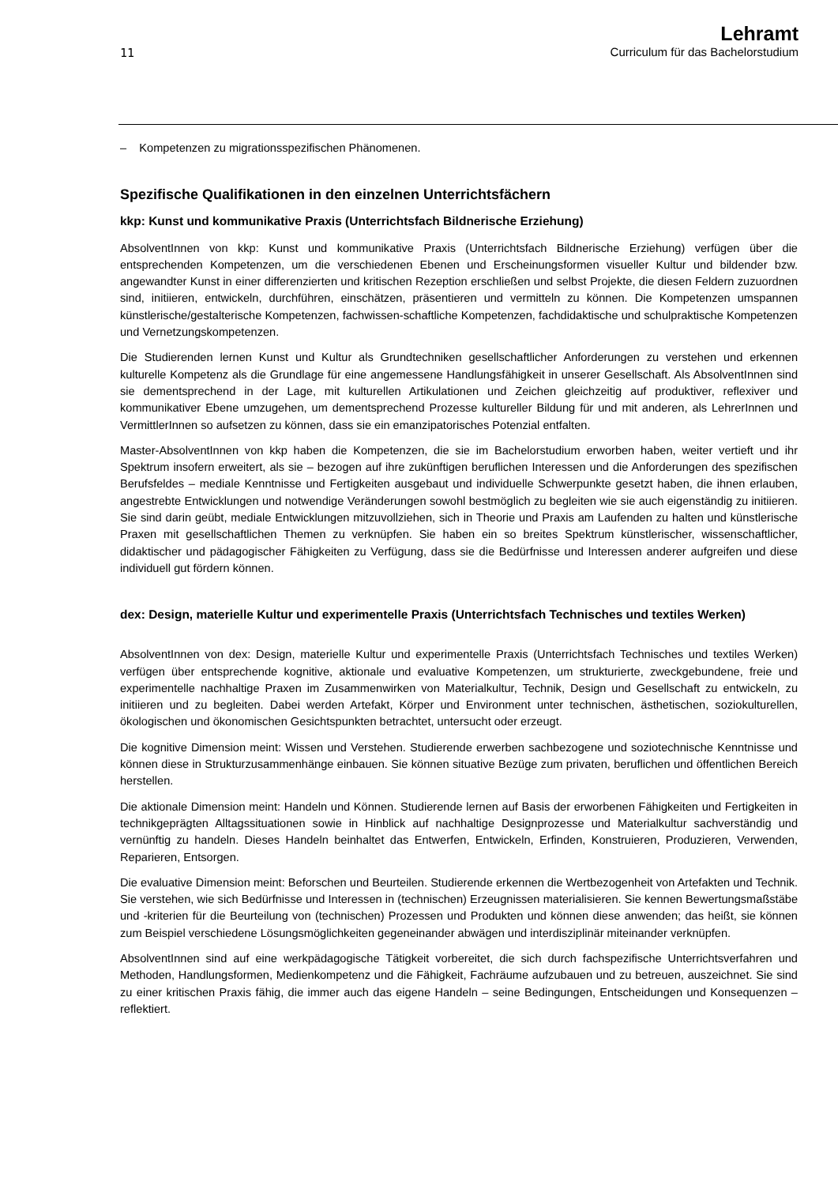11
Lehramt
Curriculum für das Bachelorstudium
– Kompetenzen zu migrationsspezifischen Phänomenen.
Spezifische Qualifikationen in den einzelnen Unterrichtsfächern
kkp: Kunst und kommunikative Praxis (Unterrichtsfach Bildnerische Erziehung)
AbsolventInnen von kkp: Kunst und kommunikative Praxis (Unterrichtsfach Bildnerische Erziehung) verfügen über die entsprechenden Kompetenzen, um die verschiedenen Ebenen und Erscheinungsformen visueller Kultur und bildender bzw. angewandter Kunst in einer differenzierten und kritischen Rezeption erschließen und selbst Projekte, die diesen Feldern zuzuordnen sind, initiieren, entwickeln, durchführen, einschätzen, präsentieren und vermitteln zu können. Die Kompetenzen umspannen künstlerische/gestalterische Kompetenzen, fachwissen-schaftliche Kompetenzen, fachdidaktische und schulpraktische Kompetenzen und Vernetzungskompetenzen.
Die Studierenden lernen Kunst und Kultur als Grundtechniken gesellschaftlicher Anforderungen zu verstehen und erkennen kulturelle Kompetenz als die Grundlage für eine angemessene Handlungsfähigkeit in unserer Gesellschaft. Als AbsolventInnen sind sie dementsprechend in der Lage, mit kulturellen Artikulationen und Zeichen gleichzeitig auf produktiver, reflexiver und kommunikativer Ebene umzugehen, um dementsprechend Prozesse kultureller Bildung für und mit anderen, als LehrerInnen und VermittlerInnen so aufsetzen zu können, dass sie ein emanzipatorisches Potenzial entfalten.
Master-AbsolventInnen von kkp haben die Kompetenzen, die sie im Bachelorstudium erworben haben, weiter vertieft und ihr Spektrum insofern erweitert, als sie – bezogen auf ihre zukünftigen beruflichen Interessen und die Anforderungen des spezifischen Berufsfeldes – mediale Kenntnisse und Fertigkeiten ausgebaut und individuelle Schwerpunkte gesetzt haben, die ihnen erlauben, angestrebte Entwicklungen und notwendige Veränderungen sowohl bestmöglich zu begleiten wie sie auch eigenständig zu initiieren. Sie sind darin geübt, mediale Entwicklungen mitzuvollziehen, sich in Theorie und Praxis am Laufenden zu halten und künstlerische Praxen mit gesellschaftlichen Themen zu verknüpfen. Sie haben ein so breites Spektrum künstlerischer, wissenschaftlicher, didaktischer und pädagogischer Fähigkeiten zu Verfügung, dass sie die Bedürfnisse und Interessen anderer aufgreifen und diese individuell gut fördern können.
dex: Design, materielle Kultur und experimentelle Praxis (Unterrichtsfach Technisches und textiles Werken)
AbsolventInnen von dex: Design, materielle Kultur und experimentelle Praxis (Unterrichtsfach Technisches und textiles Werken) verfügen über entsprechende kognitive, aktionale und evaluative Kompetenzen, um strukturierte, zweckgebundene, freie und experimentelle nachhaltige Praxen im Zusammenwirken von Materialkultur, Technik, Design und Gesellschaft zu entwickeln, zu initiieren und zu begleiten. Dabei werden Artefakt, Körper und Environment unter technischen, ästhetischen, soziokulturellen, ökologischen und ökonomischen Gesichtspunkten betrachtet, untersucht oder erzeugt.
Die kognitive Dimension meint: Wissen und Verstehen. Studierende erwerben sachbezogene und soziotechnische Kenntnisse und können diese in Strukturzusammenhänge einbauen. Sie können situative Bezüge zum privaten, beruflichen und öffentlichen Bereich herstellen.
Die aktionale Dimension meint: Handeln und Können. Studierende lernen auf Basis der erworbenen Fähigkeiten und Fertigkeiten in technikgeprägten Alltagssituationen sowie in Hinblick auf nachhaltige Designprozesse und Materialkultur sachverständig und vernünftig zu handeln. Dieses Handeln beinhaltet das Entwerfen, Entwickeln, Erfinden, Konstruieren, Produzieren, Verwenden, Reparieren, Entsorgen.
Die evaluative Dimension meint: Beforschen und Beurteilen. Studierende erkennen die Wertbezogenheit von Artefakten und Technik. Sie verstehen, wie sich Bedürfnisse und Interessen in (technischen) Erzeugnissen materialisieren. Sie kennen Bewertungsmaßstäbe und -kriterien für die Beurteilung von (technischen) Prozessen und Produkten und können diese anwenden; das heißt, sie können zum Beispiel verschiedene Lösungsmöglichkeiten gegeneinander abwägen und interdisziplinär miteinander verknüpfen.
AbsolventInnen sind auf eine werkpädagogische Tätigkeit vorbereitet, die sich durch fachspezifische Unterrichtsverfahren und Methoden, Handlungsformen, Medienkompetenz und die Fähigkeit, Fachräume aufzubauen und zu betreuen, auszeichnet. Sie sind zu einer kritischen Praxis fähig, die immer auch das eigene Handeln – seine Bedingungen, Entscheidungen und Konsequenzen – reflektiert.